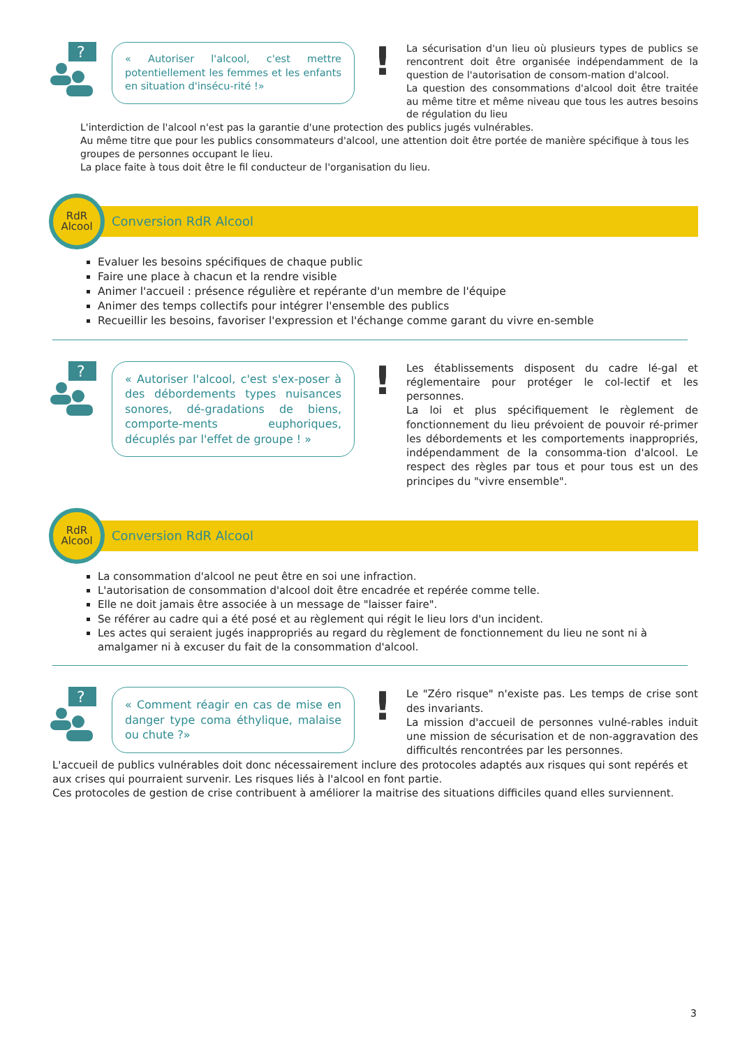?
« Autoriser l'alcool, c'est mettre potentiellement les femmes et les enfants en situation d'insécu-rité !»
!
La sécurisation d'un lieu où plusieurs types de publics se rencontrent doit être organisée indépendamment de la question de l'autorisation de consom-mation d'alcool.
La question des consommations d'alcool doit être traitée au même titre et même niveau que tous les autres besoins de régulation du lieu
L'interdiction de l'alcool n'est pas la garantie d'une protection des publics jugés vulnérables.
Au même titre que pour les publics consommateurs d'alcool, une attention doit être portée de manière spécifique à tous les groupes de personnes occupant le lieu.
La place faite à tous doit être le fil conducteur de l'organisation du lieu.
RdR
Alcool
Conversion RdR Alcool
Evaluer les besoins spécifiques de chaque public
Faire une place à chacun et la rendre visible
Animer l'accueil : présence régulière et repérante d'un membre de l'équipe
Animer des temps collectifs pour intégrer l'ensemble des publics
Recueillir les besoins, favoriser l'expression et l'échange comme garant du vivre en-semble
?
« Autoriser l'alcool, c'est s'ex-poser à des débordements types nuisances sonores, dé-gradations de biens, comporte-ments euphoriques, décuplés par l'effet de groupe ! »
!
Les établissements disposent du cadre lé-gal et réglementaire pour protéger le col-lectif et les personnes.
La loi et plus spécifiquement le règlement de fonctionnement du lieu prévoient de pouvoir ré-primer les débordements et les comportements inappropriés, indépendamment de la consomma-tion d'alcool. Le respect des règles par tous et pour tous est un des principes du "vivre ensemble".
RdR
Alcool
Conversion RdR Alcool
La consommation d'alcool ne peut être en soi une infraction.
L'autorisation de consommation d'alcool doit être encadrée et repérée comme telle.
Elle ne doit jamais être associée à un message de "laisser faire".
Se référer au cadre qui a été posé et au règlement qui régit le lieu lors d'un incident.
Les actes qui seraient jugés inappropriés au regard du règlement de fonctionnement du lieu ne sont ni à amalgamer ni à excuser du fait de la consommation d'alcool.
?
« Comment réagir en cas de mise en danger type coma éthylique, malaise ou chute ?»
!
Le "Zéro risque" n'existe pas. Les temps de crise sont des invariants.
La mission d'accueil de personnes vulné-rables induit une mission de sécurisation et de non-aggravation des difficultés rencontrées par les personnes.
L'accueil de publics vulnérables doit donc nécessairement inclure des protocoles adaptés aux risques qui sont repérés et aux crises qui pourraient survenir. Les risques liés à l'alcool en font partie.
Ces protocoles de gestion de crise contribuent à améliorer la maitrise des situations difficiles quand elles surviennent.
3